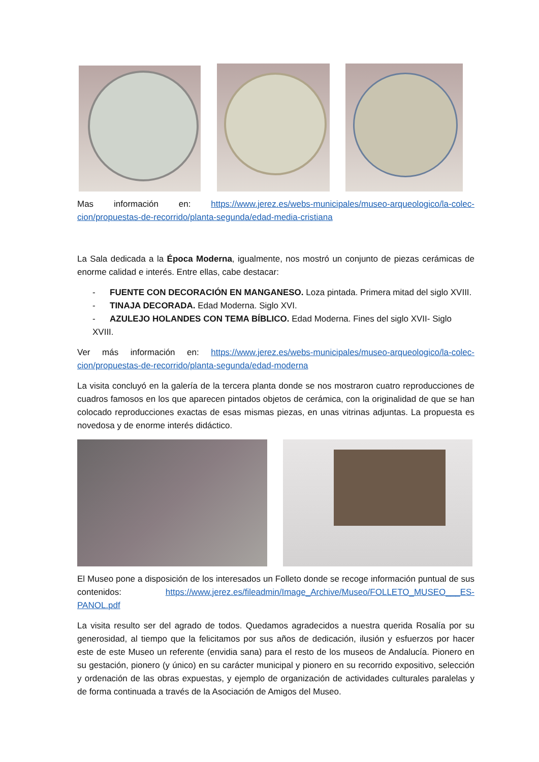Mas información en: https://www.jerez.es/webs-municipales/museo-arqueologico/la-colec-cion/propuestas-de-recorrido/planta-segunda/edad-media-cristiana
La Sala dedicada a la Época Moderna, igualmente, nos mostró un conjunto de piezas cerámicas de enorme calidad e interés. Entre ellas, cabe destacar:
- FUENTE CON DECORACIÓN EN MANGANESO. Loza pintada. Primera mitad del siglo XVIII.
- TINAJA DECORADA. Edad Moderna. Siglo XVI.
- AZULEJO HOLANDES CON TEMA BÍBLICO. Edad Moderna. Fines del siglo XVII- Siglo XVIII.
Ver más información en: https://www.jerez.es/webs-municipales/museo-arqueologico/la-colec-cion/propuestas-de-recorrido/planta-segunda/edad-moderna
La visita concluyó en la galería de la tercera planta donde se nos mostraron cuatro reproducciones de cuadros famosos en los que aparecen pintados objetos de cerámica, con la originalidad de que se han colocado reproducciones exactas de esas mismas piezas, en unas vitrinas adjuntas. La propuesta es novedosa y de enorme interés didáctico.
El Museo pone a disposición de los interesados un Folleto donde se recoge información puntual de sus contenidos: https://www.jerez.es/fileadmin/Image_Archive/Museo/FOLLETO_MUSEO___ES-PANOL.pdf
La visita resulto ser del agrado de todos. Quedamos agradecidos a nuestra querida Rosalía por su generosidad, al tiempo que la felicitamos por sus años de dedicación, ilusión y esfuerzos por hacer este de este Museo un referente (envidia sana) para el resto de los museos de Andalucía. Pionero en su gestación, pionero (y único) en su carácter municipal y pionero en su recorrido expositivo, selección y ordenación de las obras expuestas, y ejemplo de organización de actividades culturales paralelas y de forma continuada a través de la Asociación de Amigos del Museo.